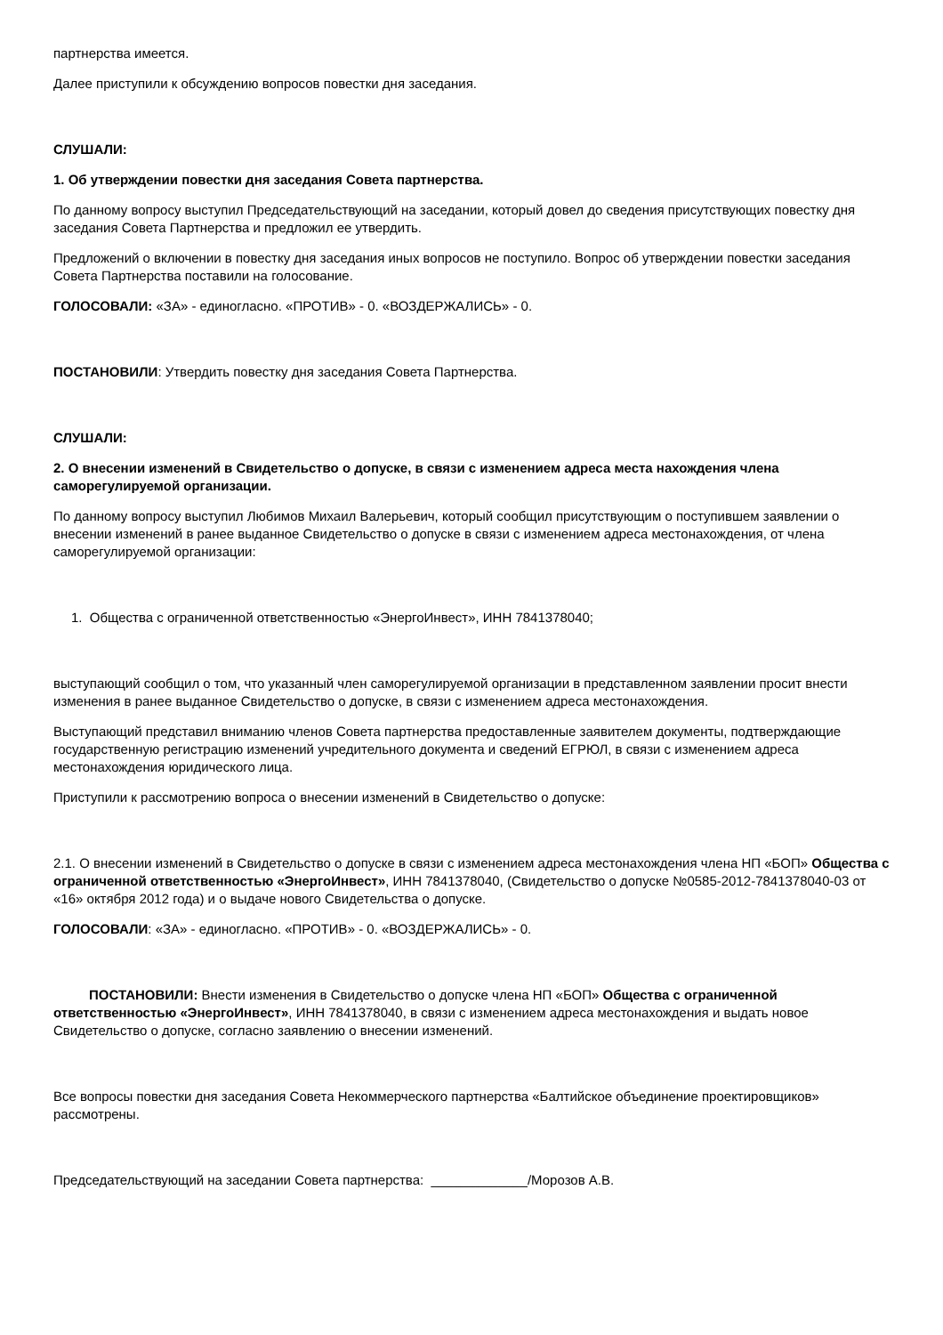партнерства имеется.
Далее приступили к обсуждению вопросов повестки дня заседания.
СЛУШАЛИ:
1. Об утверждении повестки дня заседания Совета партнерства.
По данному вопросу выступил Председательствующий на заседании, который довел до сведения присутствующих повестку дня заседания Совета Партнерства и предложил ее утвердить.
Предложений о включении в повестку дня заседания иных вопросов не поступило. Вопрос об утверждении повестки заседания Совета Партнерства поставили на голосование.
ГОЛОСОВАЛИ: «ЗА» - единогласно. «ПРОТИВ» - 0. «ВОЗДЕРЖАЛИСЬ» - 0.
ПОСТАНОВИЛИ: Утвердить повестку дня заседания Совета Партнерства.
СЛУШАЛИ:
2. О внесении изменений в Свидетельство о допуске, в связи с изменением адреса места нахождения члена саморегулируемой организации.
По данному вопросу выступил Любимов Михаил Валерьевич, который сообщил присутствующим о поступившем заявлении о внесении изменений в ранее выданное Свидетельство о допуске в связи с изменением адреса местонахождения, от члена саморегулируемой организации:
1. Общества с ограниченной ответственностью «ЭнергоИнвест», ИНН 7841378040;
выступающий сообщил о том, что указанный член саморегулируемой организации в представленном заявлении просит внести изменения в ранее выданное Свидетельство о допуске, в связи с изменением адреса местонахождения.
Выступающий представил вниманию членов Совета партнерства предоставленные заявителем документы, подтверждающие государственную регистрацию изменений учредительного документа и сведений ЕГРЮЛ, в связи с изменением адреса местонахождения юридического лица.
Приступили к рассмотрению вопроса о внесении изменений в Свидетельство о допуске:
2.1. О внесении изменений в Свидетельство о допуске в связи с изменением адреса местонахождения члена НП «БОП» Общества с ограниченной ответственностью «ЭнергоИнвест», ИНН 7841378040, (Свидетельство о допуске №0585-2012-7841378040-03 от «16» октября 2012 года) и о выдаче нового Свидетельства о допуске.
ГОЛОСОВАЛИ: «ЗА» - единогласно. «ПРОТИВ» - 0. «ВОЗДЕРЖАЛИСЬ» - 0.
ПОСТАНОВИЛИ: Внести изменения в Свидетельство о допуске члена НП «БОП» Общества с ограниченной ответственностью «ЭнергоИнвест», ИНН 7841378040, в связи с изменением адреса местонахождения и выдать новое Свидетельство о допуске, согласно заявлению о внесении изменений.
Все вопросы повестки дня заседания Совета Некоммерческого партнерства «Балтийское объединение проектировщиков» рассмотрены.
Председательствующий на заседании Совета партнерства: _____________/Морозов А.В.